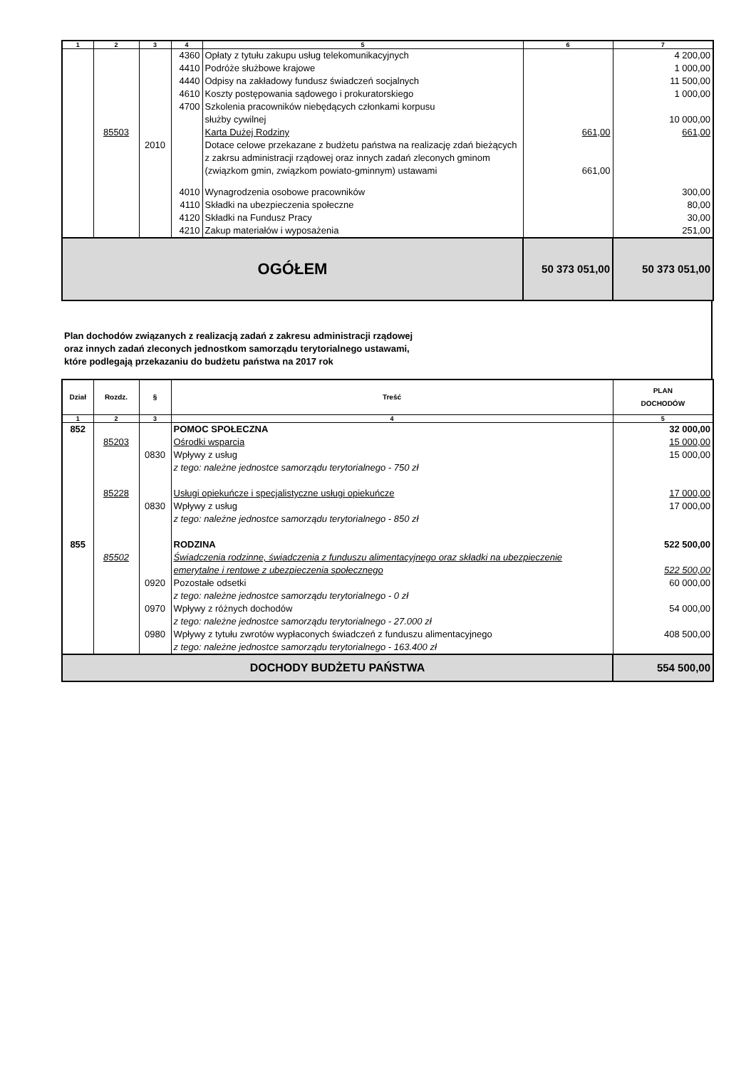| 1 | 2 | 3 | 4 | 5 | 6 | 7 |
| --- | --- | --- | --- | --- | --- | --- |
| | | | 4360 | Opłaty z tytułu zakupu usług telekomunikacyjnych | | 4 200,00 |
| | | | 4410 | Podróże służbowe krajowe | | 1 000,00 |
| | | | 4440 | Odpisy na zakładowy fundusz świadczeń socjalnych | | 11 500,00 |
| | | | 4610 | Koszty postępowania sądowego i prokuratorskiego | | 1 000,00 |
| | | | 4700 | Szkolenia pracowników niebędących członkami korpusu służby cywilnej | | 10 000,00 |
| | 85503 | | | Karta Dużej Rodziny | 661,00 | 661,00 |
| | | 2010 | | Dotace celowe przekazane z budżetu państwa na realizację zdań bieżących z zakrsu administracji rządowej oraz innych zadań zleconych gminom (związkom gmin, związkom powiato-gminnym) ustawami | 661,00 | |
| | | | 4010 | Wynagrodzenia osobowe pracowników | | 300,00 |
| | | | 4110 | Składki na ubezpieczenia społeczne | | 80,00 |
| | | | 4120 | Składki na Fundusz Pracy | | 30,00 |
| | | | 4210 | Zakup materiałów i wyposażenia | | 251,00 |
| OGÓŁEM | | | | | 50 373 051,00 | 50 373 051,00 |
Plan dochodów związanych z realizacją zadań z zakresu administracji rządowej
oraz innych zadań zleconych jednostkom samorządu terytorialnego ustawami,
które podlegają przekazaniu do budżetu państwa na 2017 rok
| Dział | Rozdz. | § | Treść | PLAN DOCHODÓW |
| --- | --- | --- | --- | --- |
| 1 | 2 | 3 | 4 | 5 |
| 852 | | | POMOC SPOŁECZNA | 32 000,00 |
| | 85203 | | Ośrodki wsparcia | 15 000,00 |
| | | 0830 | Wpływy z usług | 15 000,00 |
| | | | z tego: należne jednostce samorządu terytorialnego - 750 zł | |
| | 85228 | | Usługi opiekuńcze i specjalistyczne usługi opiekuńcze | 17 000,00 |
| | | 0830 | Wpływy z usług | 17 000,00 |
| | | | z tego: należne jednostce samorządu terytorialnego - 850 zł | |
| 855 | | | RODZINA | 522 500,00 |
| | 85502 | | Świadczenia rodzinne, świadczenia z funduszu alimentacyjnego oraz składki na ubezpieczenie emerytalne i rentowe z ubezpieczenia społecznego | 522 500,00 |
| | | 0920 | Pozostałe odsetki z tego: należne jednostce samorządu terytorialnego - 0 zł | 60 000,00 |
| | | 0970 | Wpływy z różnych dochodów z tego: należne jednostce samorządu terytorialnego - 27.000 zł | 54 000,00 |
| | | 0980 | Wpływy z tytułu zwrotów wypłaconych świadczeń z funduszu alimentacyjnego z tego: należne jednostce samorządu terytorialnego - 163.400 zł | 408 500,00 |
| DOCHODY BUDŻETU PAŃSTWA | | | | 554 500,00 |